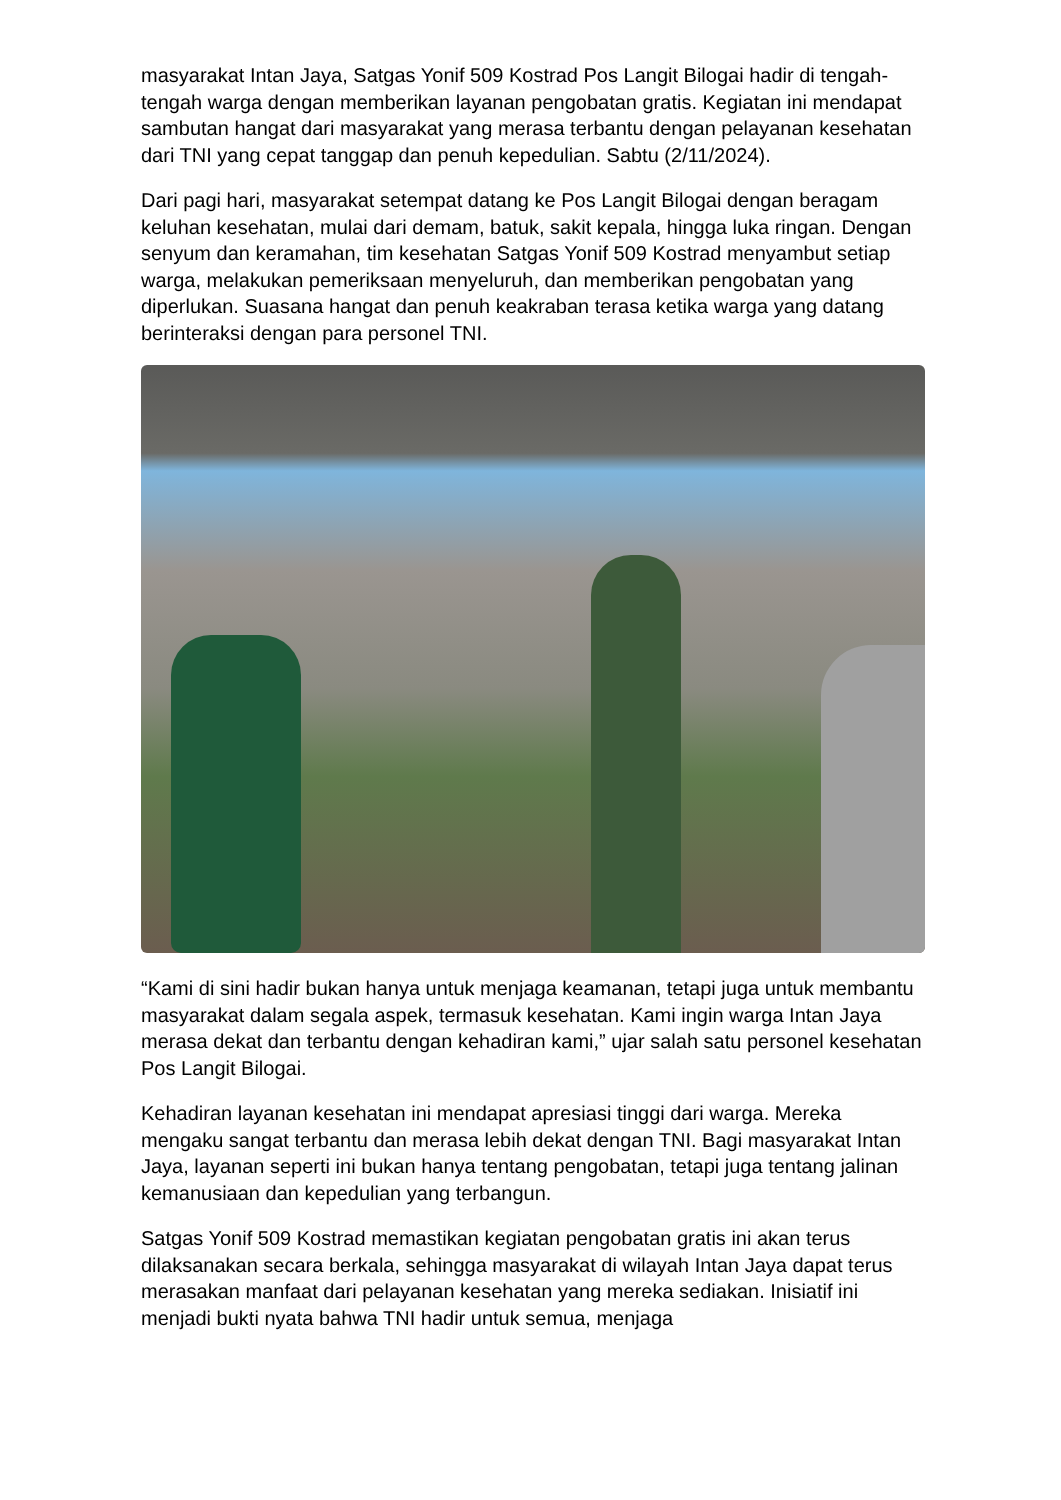masyarakat Intan Jaya, Satgas Yonif 509 Kostrad Pos Langit Bilogai hadir di tengah-tengah warga dengan memberikan layanan pengobatan gratis. Kegiatan ini mendapat sambutan hangat dari masyarakat yang merasa terbantu dengan pelayanan kesehatan dari TNI yang cepat tanggap dan penuh kepedulian. Sabtu (2/11/2024).
Dari pagi hari, masyarakat setempat datang ke Pos Langit Bilogai dengan beragam keluhan kesehatan, mulai dari demam, batuk, sakit kepala, hingga luka ringan. Dengan senyum dan keramahan, tim kesehatan Satgas Yonif 509 Kostrad menyambut setiap warga, melakukan pemeriksaan menyeluruh, dan memberikan pengobatan yang diperlukan. Suasana hangat dan penuh keakraban terasa ketika warga yang datang berinteraksi dengan para personel TNI.
“Kami di sini hadir bukan hanya untuk menjaga keamanan, tetapi juga untuk membantu masyarakat dalam segala aspek, termasuk kesehatan. Kami ingin warga Intan Jaya merasa dekat dan terbantu dengan kehadiran kami,” ujar salah satu personel kesehatan Pos Langit Bilogai.
Kehadiran layanan kesehatan ini mendapat apresiasi tinggi dari warga. Mereka mengaku sangat terbantu dan merasa lebih dekat dengan TNI. Bagi masyarakat Intan Jaya, layanan seperti ini bukan hanya tentang pengobatan, tetapi juga tentang jalinan kemanusiaan dan kepedulian yang terbangun.
Satgas Yonif 509 Kostrad memastikan kegiatan pengobatan gratis ini akan terus dilaksanakan secara berkala, sehingga masyarakat di wilayah Intan Jaya dapat terus merasakan manfaat dari pelayanan kesehatan yang mereka sediakan. Inisiatif ini menjadi bukti nyata bahwa TNI hadir untuk semua, menjaga